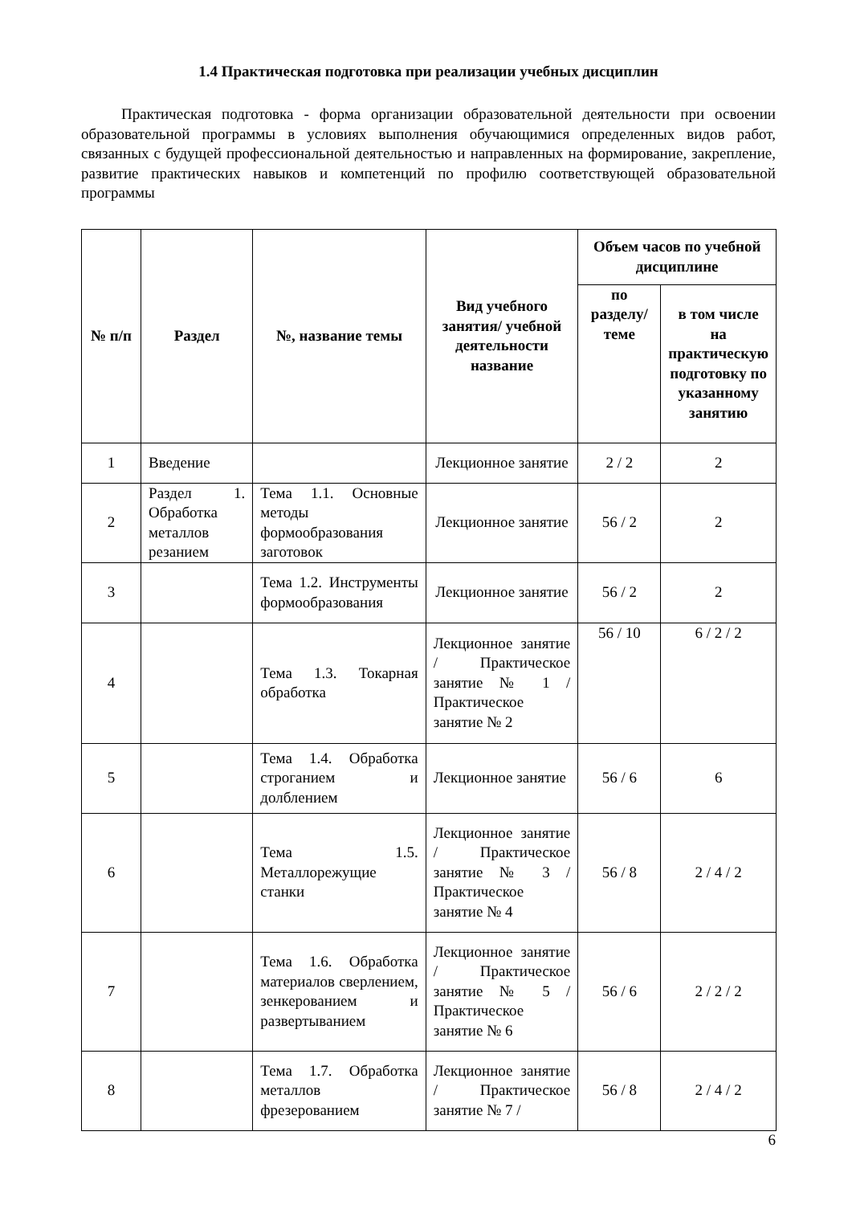1.4 Практическая подготовка при реализации учебных дисциплин
Практическая подготовка - форма организации образовательной деятельности при освоении образовательной программы в условиях выполнения обучающимися определенных видов работ, связанных с будущей профессиональной деятельностью и направленных на формирование, закрепление, развитие практических навыков и компетенций по профилю соответствующей образовательной программы
| № п/п | Раздел | №, название темы | Вид учебного занятия/ учебной деятельности название | Объем часов по учебной дисциплине | |
| --- | --- | --- | --- | --- | --- |
| | | | | по разделу/ теме | в том числе на практическую подготовку по указанному занятию |
| 1 | Введение | | Лекционное занятие | 2 / 2 | 2 |
| 2 | Раздел 1. Обработка металлов резанием | Тема 1.1. Основные методы формообразования заготовок | Лекционное занятие | 56 / 2 | 2 |
| 3 | | Тема 1.2. Инструменты формообразования | Лекционное занятие | 56 / 2 | 2 |
| 4 | | Тема 1.3. Токарная обработка | Лекционное занятие / Практическое занятие № 1 / Практическое занятие № 2 | 56 / 10 | 6 / 2 / 2 |
| 5 | | Тема 1.4. Обработка строганием и долблением | Лекционное занятие | 56 / 6 | 6 |
| 6 | | Тема 1.5. Металлорежущие станки | Лекционное занятие / Практическое занятие № 3 / Практическое занятие № 4 | 56 / 8 | 2 / 4 / 2 |
| 7 | | Тема 1.6. Обработка материалов сверлением, зенкерованием и развертыванием | Лекционное занятие / Практическое занятие № 5 / Практическое занятие № 6 | 56 / 6 | 2 / 2 / 2 |
| 8 | | Тема 1.7. Обработка металлов фрезерованием | Лекционное занятие / Практическое занятие № 7 / | 56 / 8 | 2 / 4 / 2 |
6